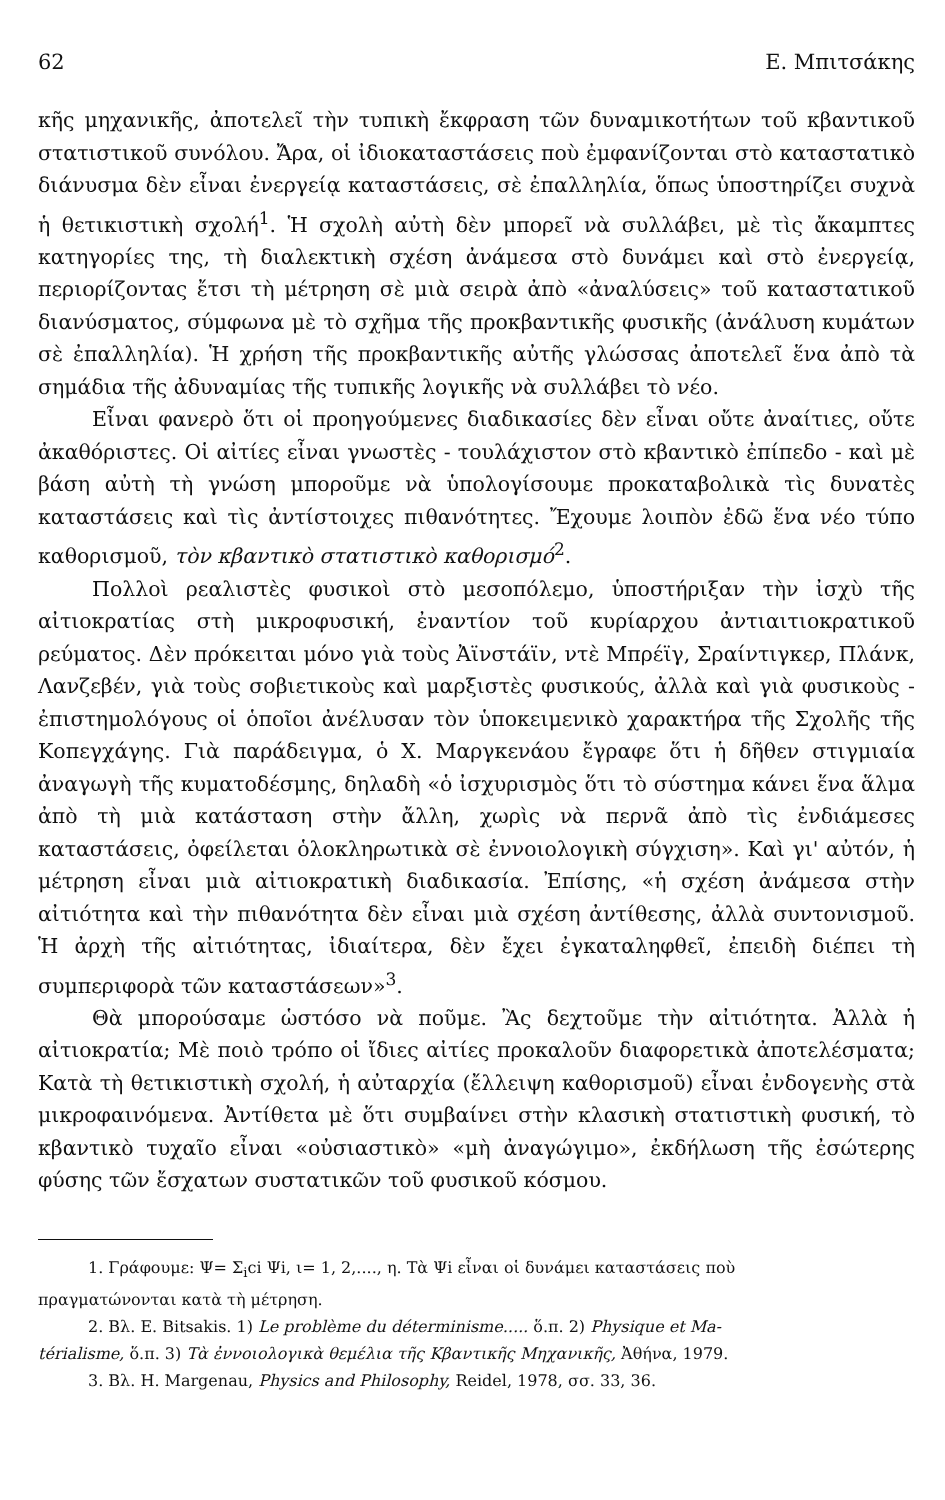62 Ε. Μπιτσάκης
κῆς μηχανικῆς, ἀποτελεῖ τὴν τυπικὴ ἔκφραση τῶν δυναμικοτήτων τοῦ κβαντικοῦ στατιστικοῦ συνόλου. Ἄρα, οἱ ἰδιοκαταστάσεις ποὺ ἐμφανίζονται στὸ καταστατικὸ διάνυσμα δὲν εἶναι ἐνεργείᾳ καταστάσεις, σὲ ἐπαλληλία, ὅπως ὑποστηρίζει συχνὰ ἡ θετικιστικὴ σχολή<sup>1</sup>. Ἡ σχολὴ αὐτὴ δὲν μπορεῖ νὰ συλλάβει, μὲ τὶς ἄκαμπτες κατηγορίες της, τὴ διαλεκτικὴ σχέση ἀνάμεσα στὸ δυνάμει καὶ στὸ ἐνεργείᾳ, περιορίζοντας ἔτσι τὴ μέτρηση σὲ μιὰ σειρὰ ἀπὸ «ἀναλύσεις» τοῦ καταστατικοῦ διανύσματος, σύμφωνα μὲ τὸ σχῆμα τῆς προκβαντικῆς φυσικῆς (ἀνάλυση κυμάτων σὲ ἐπαλληλία). Ἡ χρήση τῆς προκβαντικῆς αὐτῆς γλώσσας ἀποτελεῖ ἕνα ἀπὸ τὰ σημάδια τῆς ἀδυναμίας τῆς τυπικῆς λογικῆς νὰ συλλάβει τὸ νέο.
Εἶναι φανερὸ ὅτι οἱ προηγούμενες διαδικασίες δὲν εἶναι οὔτε ἀναίτιες, οὔτε ἀκαθόριστες. Οἱ αἰτίες εἶναι γνωστὲς - τουλάχιστον στὸ κβαντικὸ ἐπίπεδο - καὶ μὲ βάση αὐτὴ τὴ γνώση μποροῦμε νὰ ὑπολογίσουμε προκαταβολικὰ τὶς δυνατὲς καταστάσεις καὶ τὶς ἀντίστοιχες πιθανότητες. Ἔχουμε λοιπὸν ἐδῶ ἕνα νέο τύπο καθορισμοῦ, τὸν κβαντικὸ στατιστικὸ καθορισμό<sup>2</sup>.
Πολλοὶ ρεαλιστὲς φυσικοὶ στὸ μεσοπόλεμο, ὑποστήριξαν τὴν ἰσχὺ τῆς αἰτιοκρατίας στὴ μικροφυσική, ἐναντίον τοῦ κυρίαρχου ἀντιαιτιοκρατικοῦ ρεύματος. Δὲν πρόκειται μόνο γιὰ τοὺς Ἀϊνστάϊν, ντὲ Μπρέϊγ, Σραίντιγκερ, Πλάνκ, Λανζεβέν, γιὰ τοὺς σοβιετικοὺς καὶ μαρξιστὲς φυσικούς, ἀλλὰ καὶ γιὰ φυσικοὺς - ἐπιστημολόγους οἱ ὁποῖοι ἀνέλυσαν τὸν ὑποκειμενικὸ χαρακτήρα τῆς Σχολῆς τῆς Κοπεγχάγης. Γιὰ παράδειγμα, ὁ Χ. Μαργκενάου ἔγραφε ὅτι ἡ δῆθεν στιγμιαία ἀναγωγὴ τῆς κυματοδέσμης, δηλαδὴ «ὁ ἰσχυρισμὸς ὅτι τὸ σύστημα κάνει ἕνα ἅλμα ἀπὸ τὴ μιὰ κατάσταση στὴν ἄλλη, χωρὶς νὰ περνᾶ ἀπὸ τὶς ἐνδιάμεσες καταστάσεις, ὀφείλεται ὁλοκληρωτικὰ σὲ ἐννοιολογικὴ σύγχιση». Καὶ γι' αὐτόν, ἡ μέτρηση εἶναι μιὰ αἰτιοκρατικὴ διαδικασία. Ἐπίσης, «ἡ σχέση ἀνάμεσα στὴν αἰτιότητα καὶ τὴν πιθανότητα δὲν εἶναι μιὰ σχέση ἀντίθεσης, ἀλλὰ συντονισμοῦ. Ἡ ἀρχὴ τῆς αἰτιότητας, ἰδιαίτερα, δὲν ἔχει ἐγκαταληφθεῖ, ἐπειδὴ διέπει τὴ συμπεριφορὰ τῶν καταστάσεων»<sup>3</sup>.
Θὰ μπορούσαμε ὡστόσο νὰ ποῦμε. Ἂς δεχτοῦμε τὴν αἰτιότητα. Ἀλλὰ ἡ αἰτιοκρατία; Μὲ ποιὸ τρόπο οἱ ἴδιες αἰτίες προκαλοῦν διαφορετικὰ ἀποτελέσματα; Κατὰ τὴ θετικιστικὴ σχολή, ἡ αὐταρχία (ἔλλειψη καθορισμοῦ) εἶναι ἐνδογενὴς στὰ μικροφαινόμενα. Ἀντίθετα μὲ ὅτι συμβαίνει στὴν κλασικὴ στατιστικὴ φυσική, τὸ κβαντικὸ τυχαῖο εἶναι «οὐσιαστικὸ» «μὴ ἀναγώγιμο», ἐκδήλωση τῆς ἐσώτερης φύσης τῶν ἔσχατων συστατικῶν τοῦ φυσικοῦ κόσμου.
1. Γράφουμε: Ψ= Σ<sub>i</sub>ci Ψi, ι= 1, 2,...., η. Τὰ Ψi εἶναι οἱ δυνάμει καταστάσεις ποὺ
πραγματώνονται κατὰ τὴ μέτρηση.
2. Βλ. Ε. Bitsakis. 1) Le problème du déterminisme..... ὅ.π. 2) Physique et Ma-
térialisme, ὅ.π. 3) Τὰ ἐννοιολογικὰ θεμέλια τῆς Κβαντικῆς Μηχανικῆς, Ἀθήνα, 1979.
3. Βλ. Η. Margenau, Physics and Philosophy, Reidel, 1978, σσ. 33, 36.